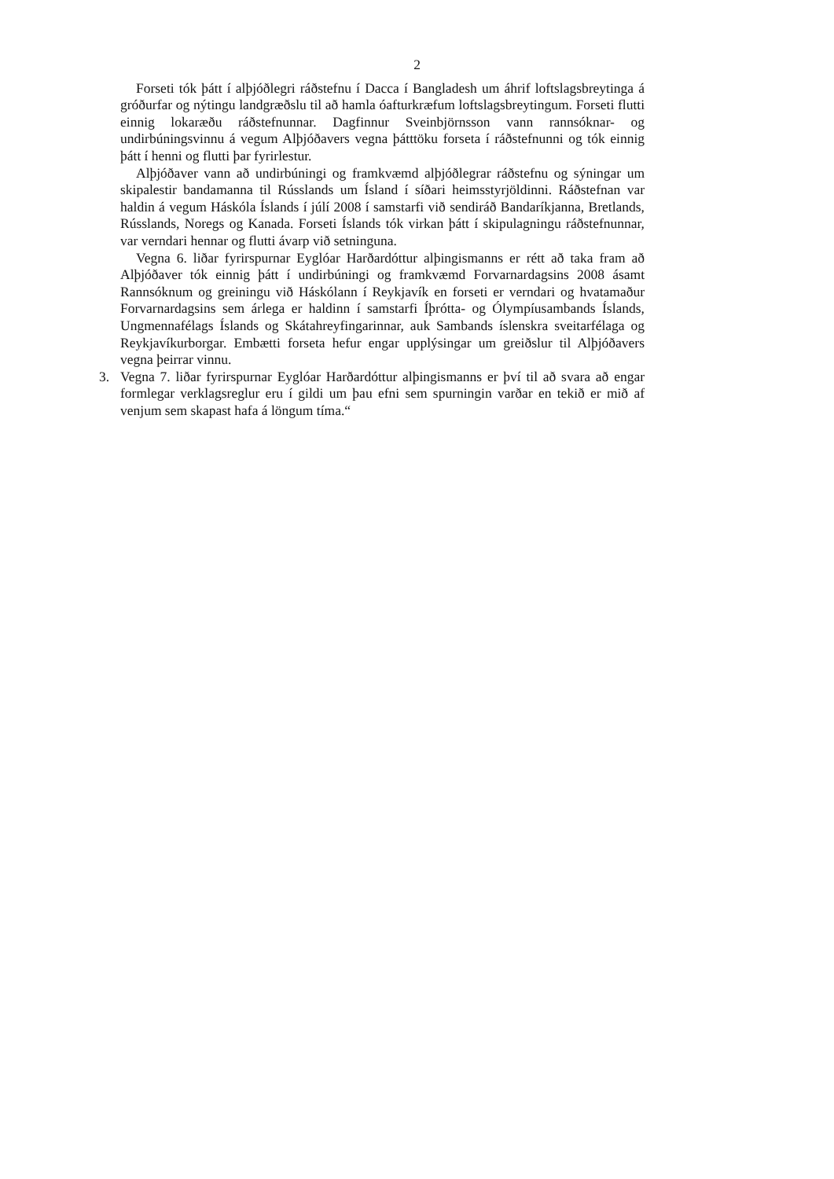2
Forseti tók þátt í alþjóðlegri ráðstefnu í Dacca í Bangladesh um áhrif loftslagsbreytinga á gróðurfar og nýtingu landgræðslu til að hamla óafturkræfum loftslagsbreytingum. Forseti flutti einnig lokaræðu ráðstefnunnar. Dagfinnur Sveinbjörnsson vann rannsóknar- og undirbúningsvinnu á vegum Alþjóðavers vegna þátttöku forseta í ráðstefnunni og tók einnig þátt í henni og flutti þar fyrirlestur.
Alþjóðaver vann að undirbúningi og framkvæmd alþjóðlegrar ráðstefnu og sýningar um skipalestir bandamanna til Rússlands um Ísland í síðari heimsstyrjöldinni. Ráðstefnan var haldin á vegum Háskóla Íslands í júlí 2008 í samstarfi við sendiráð Bandaríkjanna, Bretlands, Rússlands, Noregs og Kanada. Forseti Íslands tók virkan þátt í skipulagningu ráðstefnunnar, var verndari hennar og flutti ávarp við setninguna.
Vegna 6. liðar fyrirspurnar Eyglóar Harðardóttur alþingismanns er rétt að taka fram að Alþjóðaver tók einnig þátt í undirbúningi og framkvæmd Forvarnardagsins 2008 ásamt Rannsóknum og greiningu við Háskólann í Reykjavík en forseti er verndari og hvatamaður Forvarnardagsins sem árlega er haldinn í samstarfi Íþrótta- og Ólympíusambands Íslands, Ungmennafélags Íslands og Skátahreyfingarinnar, auk Sambands íslenskra sveitarfélaga og Reykjavíkurborgar. Embætti forseta hefur engar upplýsingar um greiðslur til Alþjóðavers vegna þeirrar vinnu.
3. Vegna 7. liðar fyrirspurnar Eyglóar Harðardóttur alþingismanns er því til að svara að engar formlegar verklagsreglur eru í gildi um þau efni sem spurningin varðar en tekið er mið af venjum sem skapast hafa á löngum tíma.“